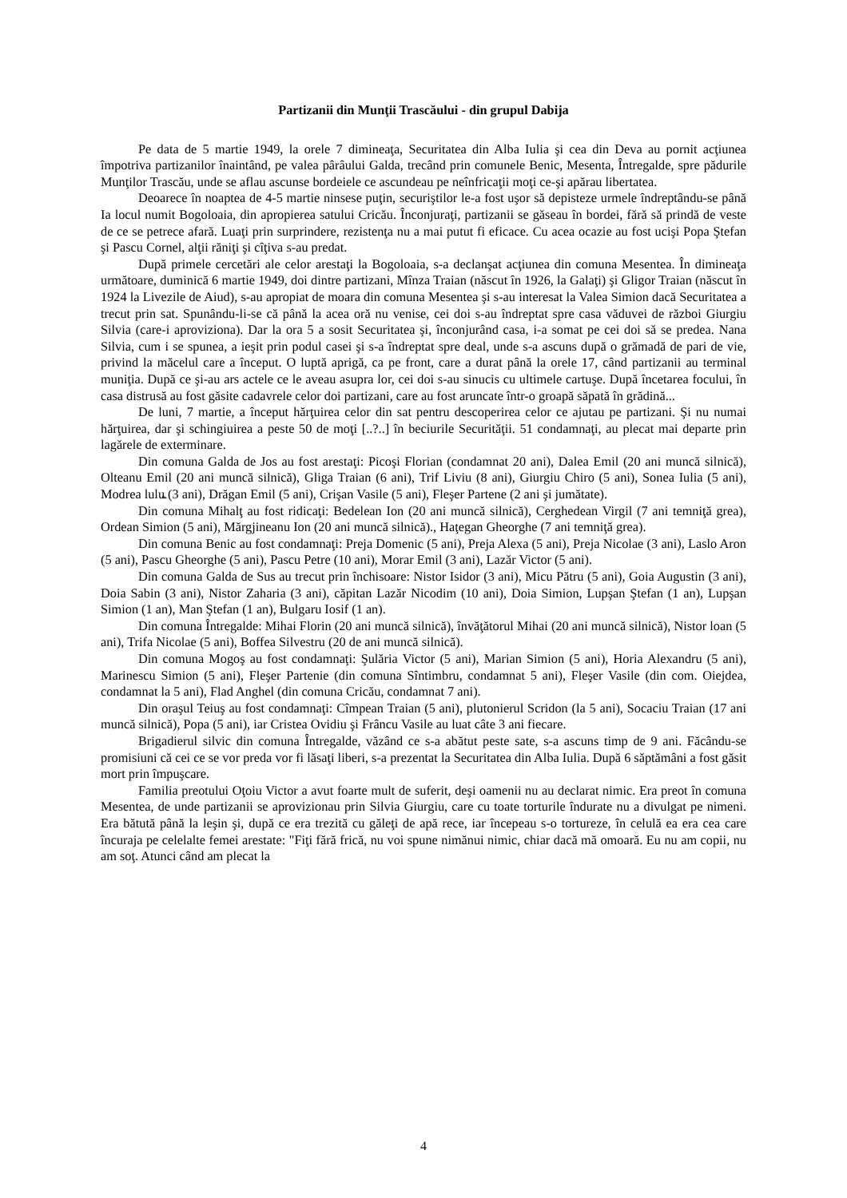Partizanii din Munţii Trascăului - din grupul Dabija
Pe data de 5 martie 1949, la orele 7 dimineaţa, Securitatea din Alba Iulia şi cea din Deva au pornit acţiunea împotriva partizanilor înaintând, pe valea pârâului Galda, trecând prin comunele Benic, Mesenta, Întregalde, spre pădurile Munţilor Trascău, unde se aflau ascunse bordeiele ce ascundeau pe neînfricaţii moţi ce-şi apărau libertatea.
Deoarece în noaptea de 4-5 martie ninsese puţin, securiştilor le-a fost uşor să depisteze urmele îndreptându-se până Ia locul numit Bogoloaia, din apropierea satului Cricău. Înconjuraţi, partizanii se găseau în bordei, fără să prindă de veste de ce se petrece afară. Luaţi prin surprindere, rezistenţa nu a mai putut fi eficace. Cu acea ocazie au fost ucişi Popa Ştefan şi Pascu Cornel, alţii răniţi şi cîţiva s-au predat.
După primele cercetări ale celor arestaţi la Bogoloaia, s-a declanşat acţiunea din comuna Mesentea. În dimineaţa următoare, duminică 6 martie 1949, doi dintre partizani, Mînza Traian (născut în 1926, la Galaţi) şi Gligor Traian (născut în 1924 la Livezile de Aiud), s-au apropiat de moara din comuna Mesentea şi s-au interesat la Valea Simion dacă Securitatea a trecut prin sat. Spunându-li-se că până la acea oră nu venise, cei doi s-au îndreptat spre casa văduvei de război Giurgiu Silvia (care-i aproviziona). Dar la ora 5 a sosit Securitatea şi, înconjurând casa, i-a somat pe cei doi să se predea. Nana Silvia, cum i se spunea, a ieşit prin podul casei şi s-a îndreptat spre deal, unde s-a ascuns după o grămadă de pari de vie, privind la măcelul care a început. O luptă aprigă, ca pe front, care a durat până la orele 17, când partizanii au terminal muniţia. După ce şi-au ars actele ce le aveau asupra lor, cei doi s-au sinucis cu ultimele cartuşe. După încetarea focului, în casa distrusă au fost găsite cadavrele celor doi partizani, care au fost aruncate într-o groapă săpată în grădină...
De luni, 7 martie, a început hărţuirea celor din sat pentru descoperirea celor ce ajutau pe partizani. Şi nu numai hărţuirea, dar şi schingiuirea a peste 50 de moţi [..?..] în beciurile Securităţii. 51 condamnaţi, au plecat mai departe prin lagărele de exterminare.
Din comuna Galda de Jos au fost arestaţi: Picoşi Florian (condamnat 20 ani), Dalea Emil (20 ani muncă silnică), Olteanu Emil (20 ani muncă silnică), Gliga Traian (6 ani), Trif Liviu (8 ani), Giurgiu Chiro (5 ani), Sonea Iulia (5 ani), Modrea lulu꜡ (3 ani), Drăgan Emil (5 ani), Crişan Vasile (5 ani), Fleşer Partene (2 ani şi jumătate).
Din comuna Mihalţ au fost ridicaţi: Bedelean Ion (20 ani muncă silnică), Cerghedean Virgil (7 ani temniţă grea), Ordean Simion (5 ani), Mărgjineanu Ion (20 ani muncă silnică)., Haţegan Gheorghe (7 ani temniţă grea).
Din comuna Benic au fost condamnaţi: Preja Domenic (5 ani), Preja Alexa (5 ani), Preja Nicolae (3 ani), Laslo Aron (5 ani), Pascu Gheorghe (5 ani), Pascu Petre (10 ani), Morar Emil (3 ani), Lazăr Victor (5 ani).
Din comuna Galda de Sus au trecut prin închisoare: Nistor Isidor (3 ani), Micu Pătru (5 ani), Goia Augustin (3 ani), Doia Sabin (3 ani), Nistor Zaharia (3 ani), căpitan Lazăr Nicodim (10 ani), Doia Simion, Lupşan Ştefan (1 an), Lupşan Simion (1 an), Man Ştefan (1 an), Bulgaru Iosif (1 an).
Din comuna Întregalde: Mihai Florin (20 ani muncă silnică), învăţătorul Mihai (20 ani muncă silnică), Nistor loan (5 ani), Trifa Nicolae (5 ani), Boffea Silvestru (20 de ani muncă silnică).
Din comuna Mogoş au fost condamnaţi: Şulăria Victor (5 ani), Marian Simion (5 ani), Horia Alexandru (5 ani), Marinescu Simion (5 ani), Fleşer Partenie (din comuna Sîntimbru, condamnat 5 ani), Fleşer Vasile (din com. Oiejdea, condamnat la 5 ani), Flad Anghel (din comuna Cricău, condamnat 7 ani).
Din oraşul Teiuş au fost condamnaţi: Cîmpean Traian (5 ani), plutonierul Scridon (la 5 ani), Socaciu Traian (17 ani muncă silnică), Popa (5 ani), iar Cristea Ovidiu şi Frâncu Vasile au luat câte 3 ani fiecare.
Brigadierul silvic din comuna Întregalde, văzând ce s-a abătut peste sate, s-a ascuns timp de 9 ani. Făcându-se promisiuni că cei ce se vor preda vor fi lăsaţi liberi, s-a prezentat la Securitatea din Alba Iulia. După 6 săptămâni a fost găsit mort prin împuşcare.
Familia preotului Oţoiu Victor a avut foarte mult de suferit, deşi oamenii nu au declarat nimic. Era preot în comuna Mesentea, de unde partizanii se aprovizionau prin Silvia Giurgiu, care cu toate torturile îndurate nu a divulgat pe nimeni. Era bătută până la leşin şi, după ce era trezită cu găleţi de apă rece, iar începeau s-o tortureze, în celulă ea era cea care încuraja pe celelalte femei arestate: "Fiţi fără frică, nu voi spune nimănui nimic, chiar dacă mă omoară. Eu nu am copii, nu am soţ. Atunci când am plecat la
4